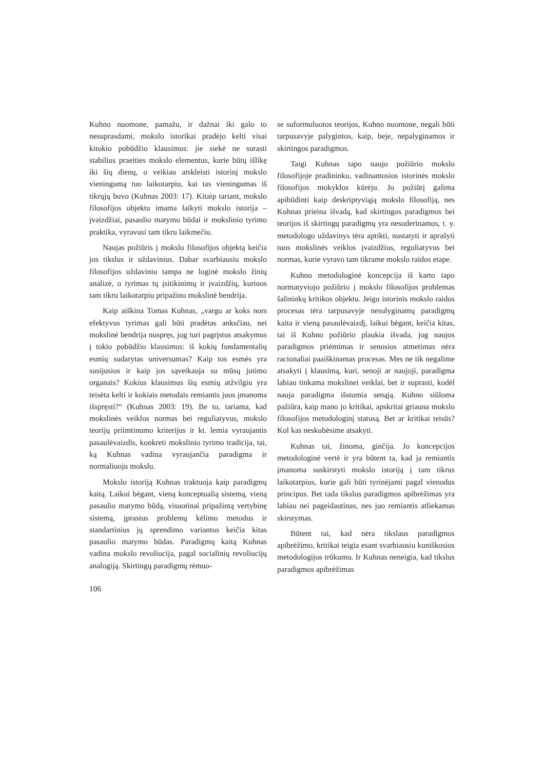Kuhno nuomone, pamažu, ir dažnai iki galo to nesuprasdami, mokslo istorikai pradėjo kelti visai kitokio pobūdžio klausimus: jie siekė ne surasti stabilius praeities mokslo elementus, kurie būtų išlikę iki šių dienų, o veikiau atskleisti istorinį mokslo vieningumą tuo laikotarpiu, kai tas vieningumas iš tikrųjų buvo (Kuhnas 2003: 17). Kitaip tariant, mokslo filosofijos objektu imama laikyti mokslo istorija – įvaizdžiai, pasaulio matymo būdai ir mokslinio tyrimo praktika, vyravusi tam tikru laikmečiu.
Naujas požiūris į mokslo filosofijos objektą keičia jos tikslus ir uždavinius. Dabar svarbiausiu mokslo filosofijos uždaviniu tampa ne loginė mokslo žinių analizė, o tyrimas tų įsitikinimų ir įvaizdžių, kuriuos tam tikru laikotarpiu pripažino mokslinė bendrija.
Kaip aiškina Tomas Kuhnas, „vargu ar koks nors efektyvus tyrimas gali būti pradėtas anksčiau, nei mokslinė bendrija nuspręs, jog turi pagrįstus atsakymus į tokio pobūdžio klausimus: iš kokių fundamentalių esmių sudarytas universumas? Kaip tos esmės yra susijusios ir kaip jos sąveikauja su mūsų jutimo organais? Kokius klausimus šių esmių atžvilgiu yra teisėta kelti ir kokiais metodais remiantis juos įmanoma išspręsti?“ (Kuhnas 2003: 19). Be to, tariama, kad mokslinės veiklos normas bei reguliatyvus, mokslo teorijų priimtinumo kriterijus ir kt. lemia vyraujantis pasaulėvaizdis, konkreti mokslinio tyrimo tradicija, tai, ką Kuhnas vadina vyraujančia paradigma ir normaliuoju mokslu.
Mokslo istoriją Kuhnas traktuoja kaip paradigmų kaitą. Laikui bėgant, vieną konceptualią sistemą, vieną pasaulio matymo būdą, visuotinai pripažintą vertybinę sistemą, įprastus problemų kėlimo metodus ir standartinius jų sprendimo variantus keičia kitas pasaulio matymo būdas. Paradigmų kaitą Kuhnas vadina mokslo revoliucija, pagal socialinių revoliucijų analogiją. Skirtingų paradigmų rėmuo-
se suformuluotos teorijos, Kuhno nuomone, negali būti tarpusavyje palygintos, kaip, beje, nepalyginamos ir skirtingos paradigmos.
Taigi Kuhnas tapo naujo požiūrio mokslo filosofijoje pradininku, vadinamosios istorinės mokslo filosofijos mokyklos kūrėju. Jo požiūrį galima apibūdinti kaip deskriptyviąją mokslo filosofiją, nes Kuhnas prieina išvadą, kad skirtingos paradigmos bei teorijos iš skirtingų paradigmų yra nesuderinamos, t. y. metodologo uždavinys tėra aptikti, nustatyti ir aprašyti tuos mokslinės veiklos įvaizdžius, reguliatyvus bei normas, kurie vyravo tam tikrame mokslo raidos etape.
Kuhno metodologinė koncepcija iš karto tapo normatyviojo požiūrio į mokslo filosofijos problemas šalininkų kritikos objektu. Jeigu istorinis mokslo raidos procesas tėra tarpusavyje nesulyginamų paradigmų kaita ir vieną pasaulėvaizdį, laikui bėgant, keičia kitas, tai iš Kuhno požiūrio plaukia išvada, jog naujos paradigmos priėmimas ir senosios atmetimas nėra racionaliai paaiškinamas procesas. Mes ne tik negalime atsakyti į klausimą, kuri, senoji ar naujoji, paradigma labiau tinkama mokslinei veiklai, bet ir suprasti, kodėl nauja paradigma išstumia senąją. Kuhno siūloma pažiūra, kaip mano jo kritikai, apskritai griauna mokslo filosofijos metodologinį statusą. Bet ar kritikai teisūs? Kol kas neskubėsime atsakyti.
Kuhnas tai, žinoma, ginčija. Jo koncepcijos metodologinė vertė ir yra būtent ta, kad ja remiantis įmanoma suskirstyti mokslo istoriją į tam tikrus laikotarpius, kurie gali būti tyrinėjami pagal vienodus principus. Bet tada tikslus paradigmos apibrėžimas yra labiau nei pageidautinas, nes juo remiantis atliekamas skirstymas.
Būtent tai, kad nėra tikslaus paradigmos apibrėžimo, kritikai teigia esant svarbiausiu kuniškosios metodologijos trūkumu. Ir Kuhnas neneigia, kad tikslus paradigmos apibrėžimas
106